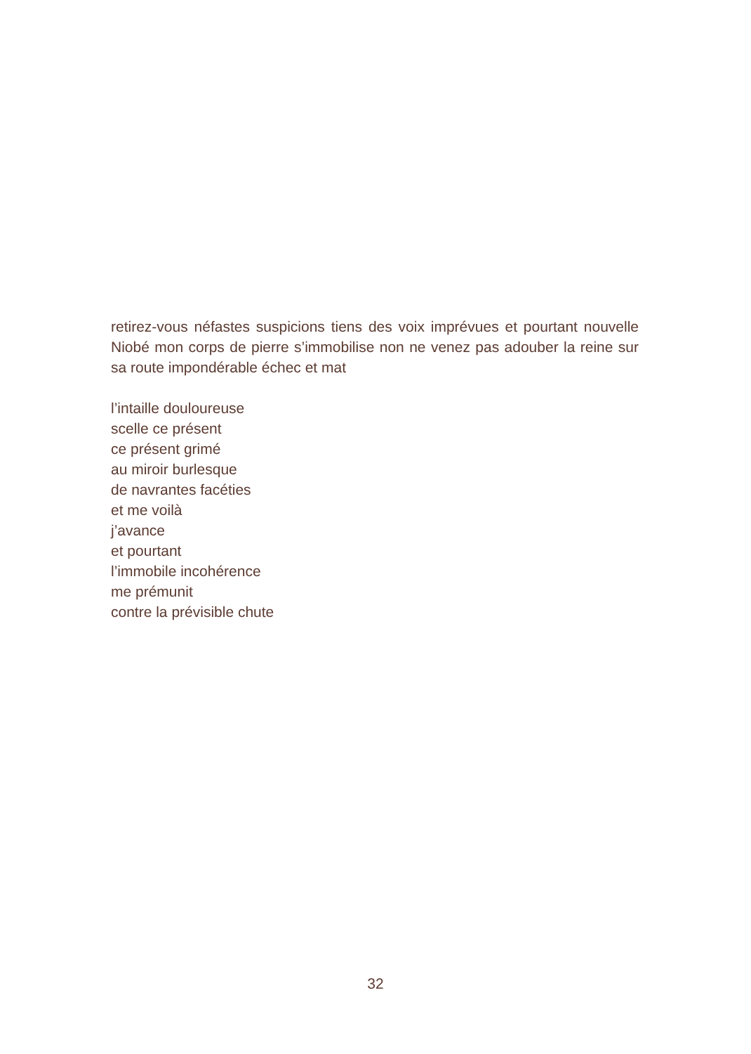retirez-vous néfastes suspicions tiens des voix imprévues et pourtant nouvelle Niobé mon corps de pierre s’immobilise non ne venez pas adouber la reine sur sa route impondérable échec et mat
l’intaille douloureuse
scelle ce présent
ce présent grimé
au miroir burlesque
de navrantes facéties
et me voilà
j’avance
et pourtant
l’immobile incohérence
me prémunit
contre la prévisible chute
32